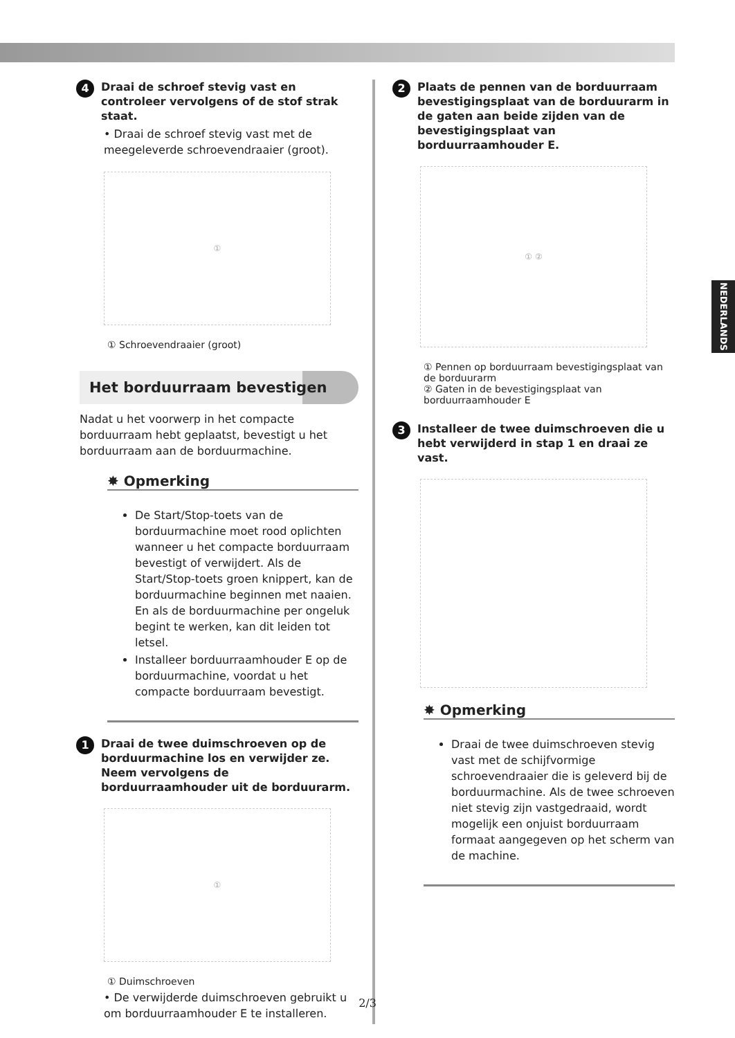4 Draai de schroef stevig vast en controleer vervolgens of de stof strak staat.
• Draai de schroef stevig vast met de meegeleverde schroevendraaier (groot).
①
① Schroevendraaier (groot)
Het borduurraam bevestigen
Nadat u het voorwerp in het compacte borduurraam hebt geplaatst, bevestigt u het borduurraam aan de borduurmachine.
✸ Opmerking
De Start/Stop-toets van de borduurmachine moet rood oplichten wanneer u het compacte borduurraam bevestigt of verwijdert. Als de Start/Stop-toets groen knippert, kan de borduurmachine beginnen met naaien. En als de borduurmachine per ongeluk begint te werken, kan dit leiden tot letsel.
Installeer borduurraamhouder E op de borduurmachine, voordat u het compacte borduurraam bevestigt.
1 Draai de twee duimschroeven op de borduurmachine los en verwijder ze. Neem vervolgens de borduurraamhouder uit de borduurarm.
①
① Duimschroeven
• De verwijderde duimschroeven gebruikt u om borduurraamhouder E te installeren.
2 Plaats de pennen van de borduurraam bevestigingsplaat van de borduurarm in de gaten aan beide zijden van de bevestigingsplaat van borduurraamhouder E.
① ②
① Pennen op borduurraam bevestigingsplaat van de borduurarm
② Gaten in de bevestigingsplaat van borduurraamhouder E
3 Installeer de twee duimschroeven die u hebt verwijderd in stap 1 en draai ze vast.
✸ Opmerking
Draai de twee duimschroeven stevig vast met de schijfvormige schroevendraaier die is geleverd bij de borduurmachine. Als de twee schroeven niet stevig zijn vastgedraaid, wordt mogelijk een onjuist borduurraam formaat aangegeven op het scherm van de machine.
NEDERLANDS
2/3